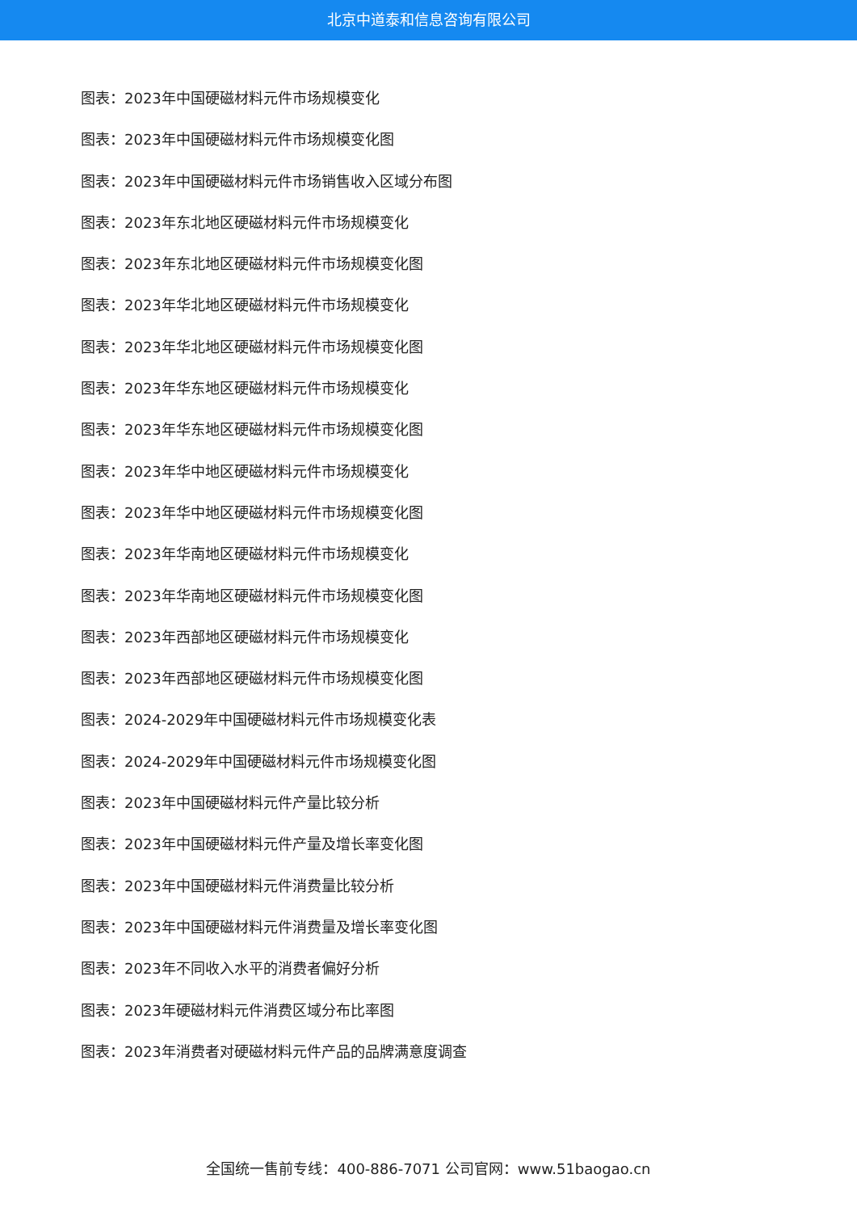北京中道泰和信息咨询有限公司
图表：2023年中国硬磁材料元件市场规模变化
图表：2023年中国硬磁材料元件市场规模变化图
图表：2023年中国硬磁材料元件市场销售收入区域分布图
图表：2023年东北地区硬磁材料元件市场规模变化
图表：2023年东北地区硬磁材料元件市场规模变化图
图表：2023年华北地区硬磁材料元件市场规模变化
图表：2023年华北地区硬磁材料元件市场规模变化图
图表：2023年华东地区硬磁材料元件市场规模变化
图表：2023年华东地区硬磁材料元件市场规模变化图
图表：2023年华中地区硬磁材料元件市场规模变化
图表：2023年华中地区硬磁材料元件市场规模变化图
图表：2023年华南地区硬磁材料元件市场规模变化
图表：2023年华南地区硬磁材料元件市场规模变化图
图表：2023年西部地区硬磁材料元件市场规模变化
图表：2023年西部地区硬磁材料元件市场规模变化图
图表：2024-2029年中国硬磁材料元件市场规模变化表
图表：2024-2029年中国硬磁材料元件市场规模变化图
图表：2023年中国硬磁材料元件产量比较分析
图表：2023年中国硬磁材料元件产量及增长率变化图
图表：2023年中国硬磁材料元件消费量比较分析
图表：2023年中国硬磁材料元件消费量及增长率变化图
图表：2023年不同收入水平的消费者偏好分析
图表：2023年硬磁材料元件消费区域分布比率图
图表：2023年消费者对硬磁材料元件产品的品牌满意度调查
全国统一售前专线：400-886-7071 公司官网：www.51baogao.cn